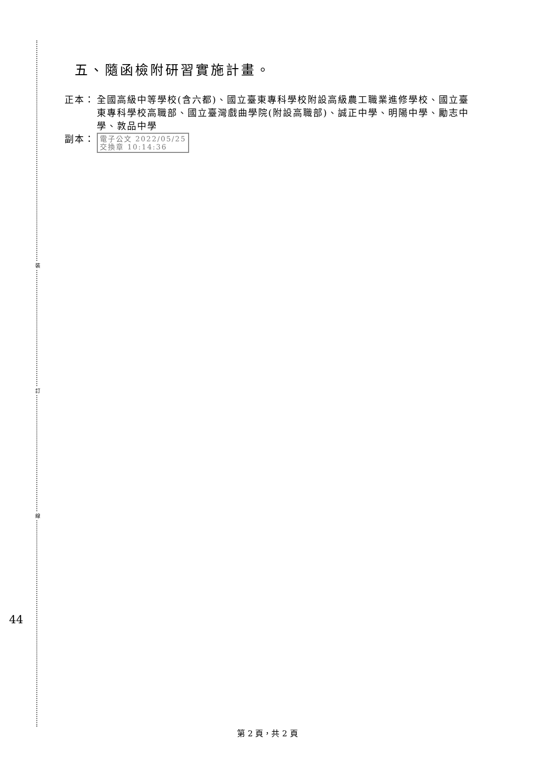裝
訂
線
44
五、隨函檢附研習實施計畫。
正本： 全國高級中等學校(含六都)、國立臺東專科學校附設高級農工職業進修學校、國立臺東專科學校高職部、國立臺灣戲曲學院(附設高職部)、誠正中學、明陽中學、勵志中學、敦品中學
副本：
電子公文 2022/05/25
交換章 10:14:36
第 2 頁，共 2 頁